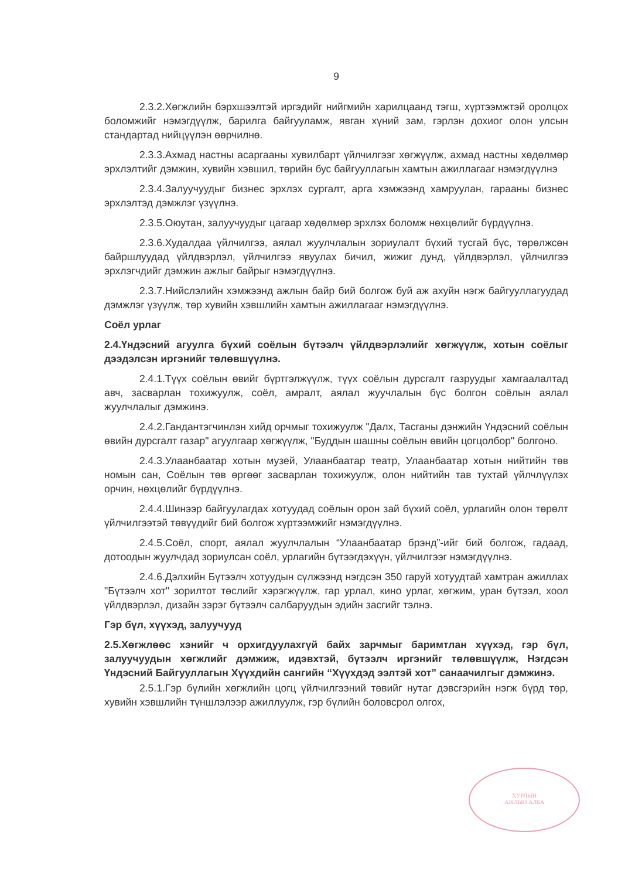9
2.3.2.Хөгжлийн бэрхшээлтэй иргэдийг нийгмийн харилцаанд тэгш, хүртээмжтэй оролцох боломжийг нэмэгдүүлж, барилга байгууламж, явган хүний зам, гэрлэн дохиог олон улсын стандартад нийцүүлэн өөрчилнө.
2.3.3.Ахмад настны асаргааны хувилбарт үйлчилгээг хөгжүүлж, ахмад настны хөдөлмөр эрхлэлтийг дэмжин, хувийн хэвшил, төрийн бус байгууллагын хамтын ажиллагааг нэмэгдүүлнэ
2.3.4.Залуучуудыг бизнес эрхлэх сургалт, арга хэмжээнд хамруулан, гарааны бизнес эрхлэлтэд дэмжлэг үзүүлнэ.
2.3.5.Оюутан, залуучуудыг цагаар хөдөлмөр эрхлэх боломж нөхцөлийг бүрдүүлнэ.
2.3.6.Худалдаа үйлчилгээ, аялал жуулчлалын зориулалт бүхий тусгай бүс, төрөлжсөн байршлуудад үйлдвэрлэл, үйлчилгээ явуулах бичил, жижиг дунд, үйлдвэрлэл, үйлчилгээ эрхлэгчдийг дэмжин ажлыг байрыг нэмэгдүүлнэ.
2.3.7.Нийслэлийн хэмжээнд ажлын байр бий болгож буй аж ахуйн нэгж байгууллагуудад дэмжлэг үзүүлж, төр хувийн хэвшлийн хамтын ажиллагааг нэмэгдүүлнэ.
Соёл урлаг
2.4.Үндэсний агуулга бүхий соёлын бүтээлч үйлдвэрлэлийг хөгжүүлж, хотын соёлыг дээдэлсэн иргэнийг төлөвшүүлнэ.
2.4.1.Түүх соёлын өвийг бүртгэлжүүлж, түүх соёлын дурсгалт газруудыг хамгаалалтад авч, засварлан тохижуулж, соёл, амралт, аялал жуучлалын бүс болгон соёлын аялал жуулчлалыг дэмжинэ.
2.4.2.Гандантэгчинлэн хийд орчмыг тохижуулж "Далх, Тасганы дэнжийн Үндэсний соёлын өвийн дурсгалт газар" агуулгаар хөгжүүлж, "Буддын шашны соёлын өвийн цогцолбор" болгоно.
2.4.3.Улаанбаатар хотын музей, Улаанбаатар театр, Улаанбаатар хотын нийтийн төв номын сан, Соёлын төв өргөөг засварлан тохижуулж, олон нийтийн тав тухтай үйлчлүүлэх орчин, нөхцөлийг бүрдүүлнэ.
2.4.4.Шинээр байгуулагдах хотуудад соёлын орон зай бүхий соёл, урлагийн олон төрөлт үйлчилгээтэй төвүүдийг бий болгож хүртээмжийг нэмэгдүүлнэ.
2.4.5.Соёл, спорт, аялал жуулчлалын “Улаанбаатар брэнд”-ийг бий болгож, гадаад, дотоодын жуулчдад зориулсан соёл, урлагийн бүтээгдэхүүн, үйлчилгээг нэмэгдүүлнэ.
2.4.6.Дэлхийн Бүтээлч хотуудын сүлжээнд нэгдсэн 350 гаруй хотуудтай хамтран ажиллах "Бүтээлч хот" зорилтот төслийг хэрэгжүүлж, гар урлал, кино урлаг, хөгжим, уран бүтээл, хоол үйлдвэрлэл, дизайн зэрэг бүтээлч салбаруудын эдийн засгийг тэлнэ.
Гэр бүл, хүүхэд, залуучууд
2.5.Хөгжлөөс хэнийг ч орхигдуулахгүй байх зарчмыг баримтлан хүүхэд, гэр бүл, залуучуудын хөгжлийг дэмжиж, идэвхтэй, бүтээлч иргэнийг төлөвшүүлж, Нэгдсэн Үндэсний Байгууллагын Хүүхдийн сангийн “Хүүхдэд ээлтэй хот” санаачилгыг дэмжинэ.
2.5.1.Гэр бүлийн хөгжлийн цогц үйлчилгээний төвийг нутаг дэвсгэрийн нэгж бүрд төр, хувийн хэвшлийн түншлэлээр ажиллуулж, гэр бүлийн боловсрол олгох,
ХУРЛЫН
АЖЛЫН АЛБА